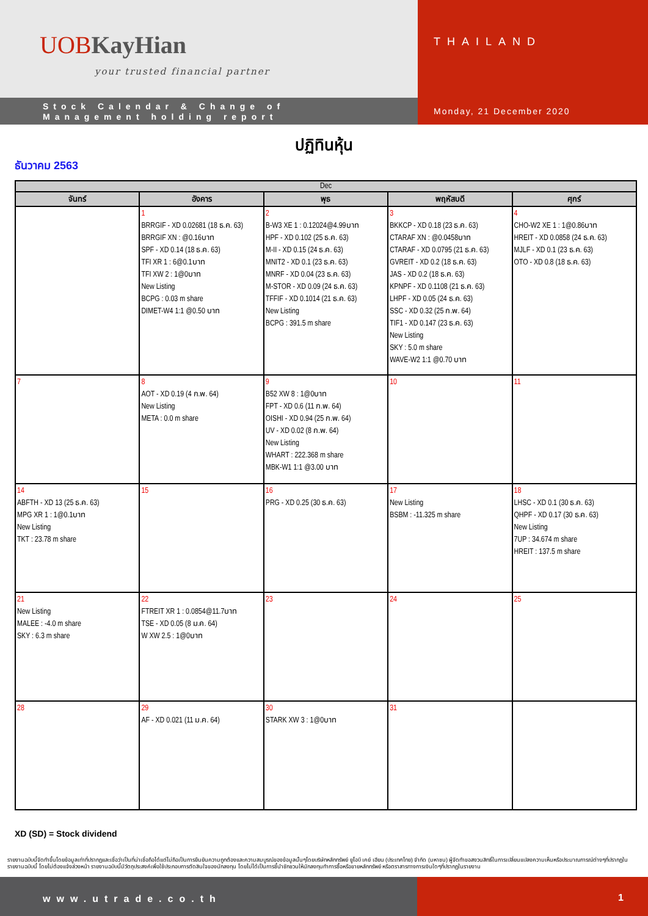UOBKayHian
your trusted financial partner
Stock Calendar & Change of
Management holding report
THAILAND
Monday, 21 December 2020
ปฏิทินหุ้น
ธันวาคม 2563
| Dec | | | | |
| --- | --- | --- | --- | --- |
| จันทร์ | อังคาร | พุธ | พฤหัสบดี | ศุกร์ |
| | 1 BRRGIF - XD 0.02681 (18 ธ.ค. 63) BRRGIF XN : @0.16บาท SPF - XD 0.14 (18 ธ.ค. 63) TFI XR 1 : 6@0.1บาท TFI XW 2 : 1@0บาท New Listing BCPG : 0.03 m share DIMET-W4 1:1 @0.50 บาท | 2 B-W3 XE 1 : 0.12024@4.99บาท HPF - XD 0.102 (25 ธ.ค. 63) M-II - XD 0.15 (24 ธ.ค. 63) MNIT2 - XD 0.1 (23 ธ.ค. 63) MNRF - XD 0.04 (23 ธ.ค. 63) M-STOR - XD 0.09 (24 ธ.ค. 63) TFFIF - XD 0.1014 (21 ธ.ค. 63) New Listing BCPG : 391.5 m share | 3 BKKCP - XD 0.18 (23 ธ.ค. 63) CTARAF XN : @0.0458บาท CTARAF - XD 0.0795 (21 ธ.ค. 63) GVREIT - XD 0.2 (18 ธ.ค. 63) JAS - XD 0.2 (18 ธ.ค. 63) KPNPF - XD 0.1108 (21 ธ.ค. 63) LHPF - XD 0.05 (24 ธ.ค. 63) SSC - XD 0.32 (25 ก.พ. 64) TIF1 - XD 0.147 (23 ธ.ค. 63) New Listing SKY : 5.0 m share WAVE-W2 1:1 @0.70 บาท | 4 CHO-W2 XE 1 : 1@0.86บาท HREIT - XD 0.0858 (24 ธ.ค. 63) MJLF - XD 0.1 (23 ธ.ค. 63) OTO - XD 0.8 (18 ธ.ค. 63) |
| 7 | 8 AOT - XD 0.19 (4 ก.พ. 64) New Listing META : 0.0 m share | 9 B52 XW 8 : 1@0บาท FPT - XD 0.6 (11 ก.พ. 64) OISHI - XD 0.94 (25 ก.พ. 64) UV - XD 0.02 (8 ก.พ. 64) New Listing WHART : 222.368 m share MBK-W1 1:1 @3.00 บาท | 10 | 11 |
| 14 ABFTH - XD 13 (25 ธ.ค. 63) MPG XR 1 : 1@0.1บาท New Listing TKT : 23.78 m share | 15 | 16 PRG - XD 0.25 (30 ธ.ค. 63) | 17 New Listing BSBM : -11.325 m share | 18 LHSC - XD 0.1 (30 ธ.ค. 63) QHPF - XD 0.17 (30 ธ.ค. 63) New Listing 7UP : 34.674 m share HREIT : 137.5 m share |
| 21 New Listing MALEE : -4.0 m share SKY : 6.3 m share | 22 FTREIT XR 1 : 0.0854@11.7บาท TSE - XD 0.05 (8 ม.ค. 64) W XW 2.5 : 1@0บาท | 23 | 24 | 25 |
| 28 | 29 AF - XD 0.021 (11 ม.ค. 64) | 30 STARK XW 3 : 1@0บาท | 31 | |
XD (SD) = Stock dividend
รายงานฉบับนี้จัดทำขึ้นโดยข้อมูลเท่าที่ปรากฏและเชื่อว่าเป็นที่น่าเชื่อถือได้แต่ไม่ถือเป็นการยืนยันความถูกต้องและความสมบูรณ์ของข้อมูลนั้นๆโดยบริษัทหลักทรัพย์ ยูโอบี เคย์ เฮียน (ประเทศไทย) จำกัด (มหาชน) ผู้จัดทำขอสงวนสิทธิ์ในการเปลี่ยนแปลงความเห็นหรือประมาณการณ์ต่างๆที่ปรากฏในรายงานฉบับนี้ โดยไม่ต้องแจ้งล่วงหน้า รายงานฉบับนี้มีวัตถุประสงค์เพื่อใช้ประกอบการตัดสินใจของนักลงทุน โดยไม่ได้เป็นการชี้นำชักชวนให้นักลงทุนทำการซื้อหรือขายหลักทรัพย์ หรือตราสารทางการเงินใดๆที่ปรากฏในรายงาน
www.utrade.co.th 1